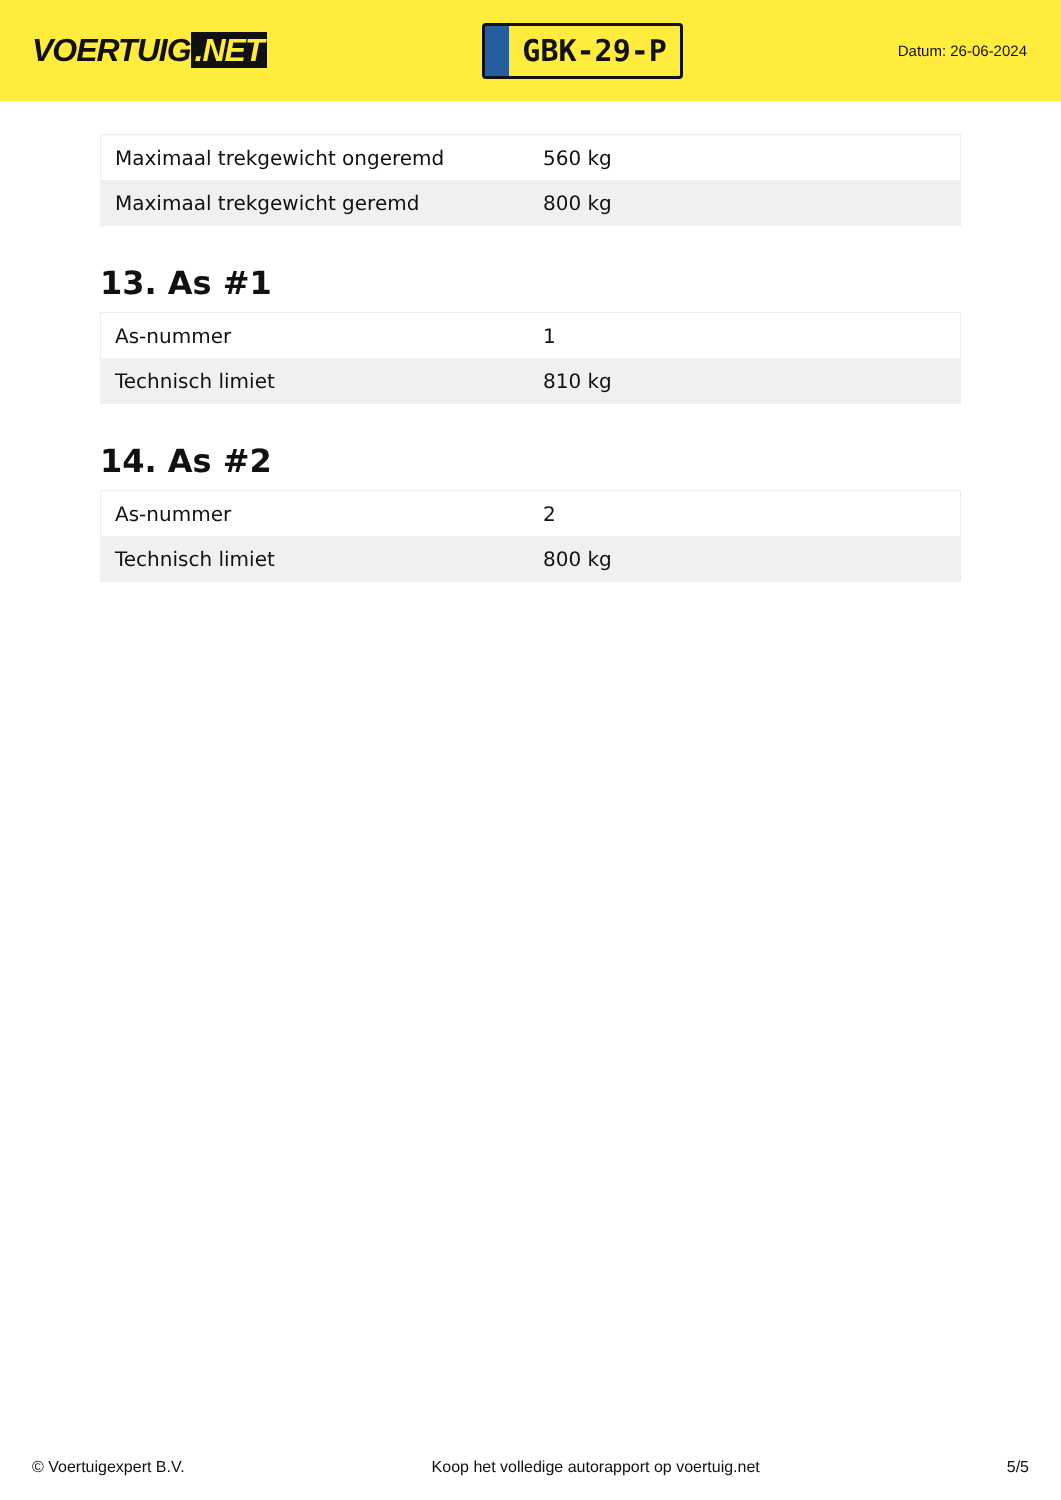VOERTUIG.NET
GBK-29-P
Datum: 26-06-2024
| Maximaal trekgewicht ongeremd | 560 kg |
| Maximaal trekgewicht geremd | 800 kg |
13. As #1
| As-nummer | 1 |
| Technisch limiet | 810 kg |
14. As #2
| As-nummer | 2 |
| Technisch limiet | 800 kg |
© Voertuigexpert B.V. Koop het volledige autorapport op voertuig.net 5/5